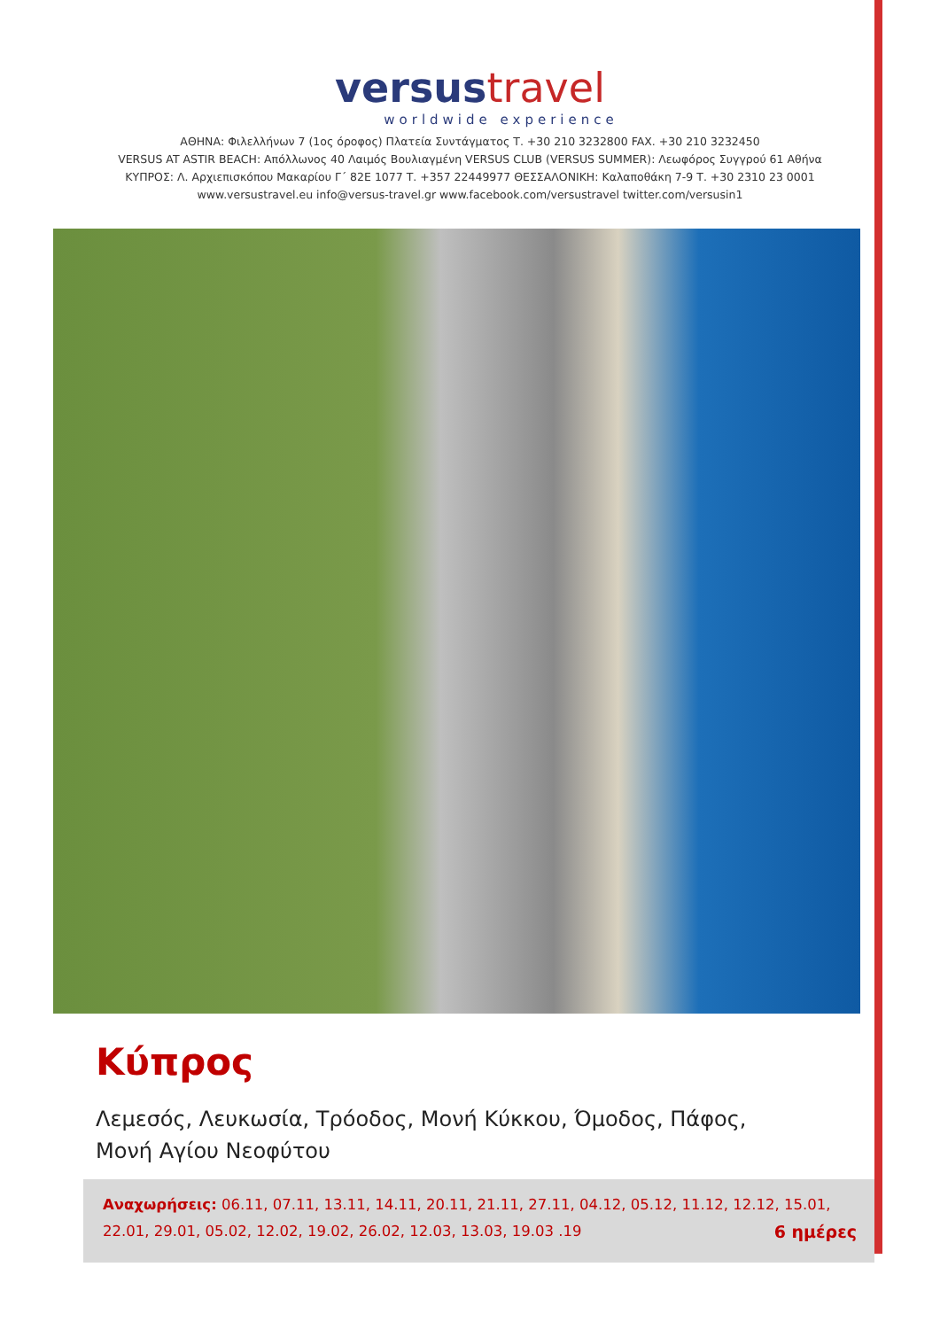versustravel
worldwide experience
ΑΘΗΝΑ: Φιλελλήνων 7 (1ος όροφος) Πλατεία Συντάγματος Τ. +30 210 3232800 FAX. +30 210 3232450
VERSUS AT ASTIR BEACH: Απόλλωνος 40 Λαιμός Βουλιαγμένη VERSUS CLUB (VERSUS SUMMER): Λεωφόρος Συγγρού 61 Αθήνα
ΚΥΠΡΟΣ: Λ. Αρχιεπισκόπου Μακαρίου Γ΄ 82Ε 1077 Τ. +357 22449977 ΘΕΣΣΑΛΟΝΙΚΗ: Καλαποθάκη 7-9 Τ. +30 2310 23 0001
www.versustravel.eu info@versus-travel.gr www.facebook.com/versustravel twitter.com/versusin1
Κύπρος
Λεμεσός, Λευκωσία, Τρόοδος, Μονή Κύκκου, Όμοδος, Πάφος,
Μονή Αγίου Νεοφύτου
Αναχωρήσεις: 06.11, 07.11, 13.11, 14.11, 20.11, 21.11, 27.11, 04.12, 05.12, 11.12, 12.12, 15.01,
22.01, 29.01, 05.02, 12.02, 19.02, 26.02, 12.03, 13.03, 19.03 .19 6 ημέρες